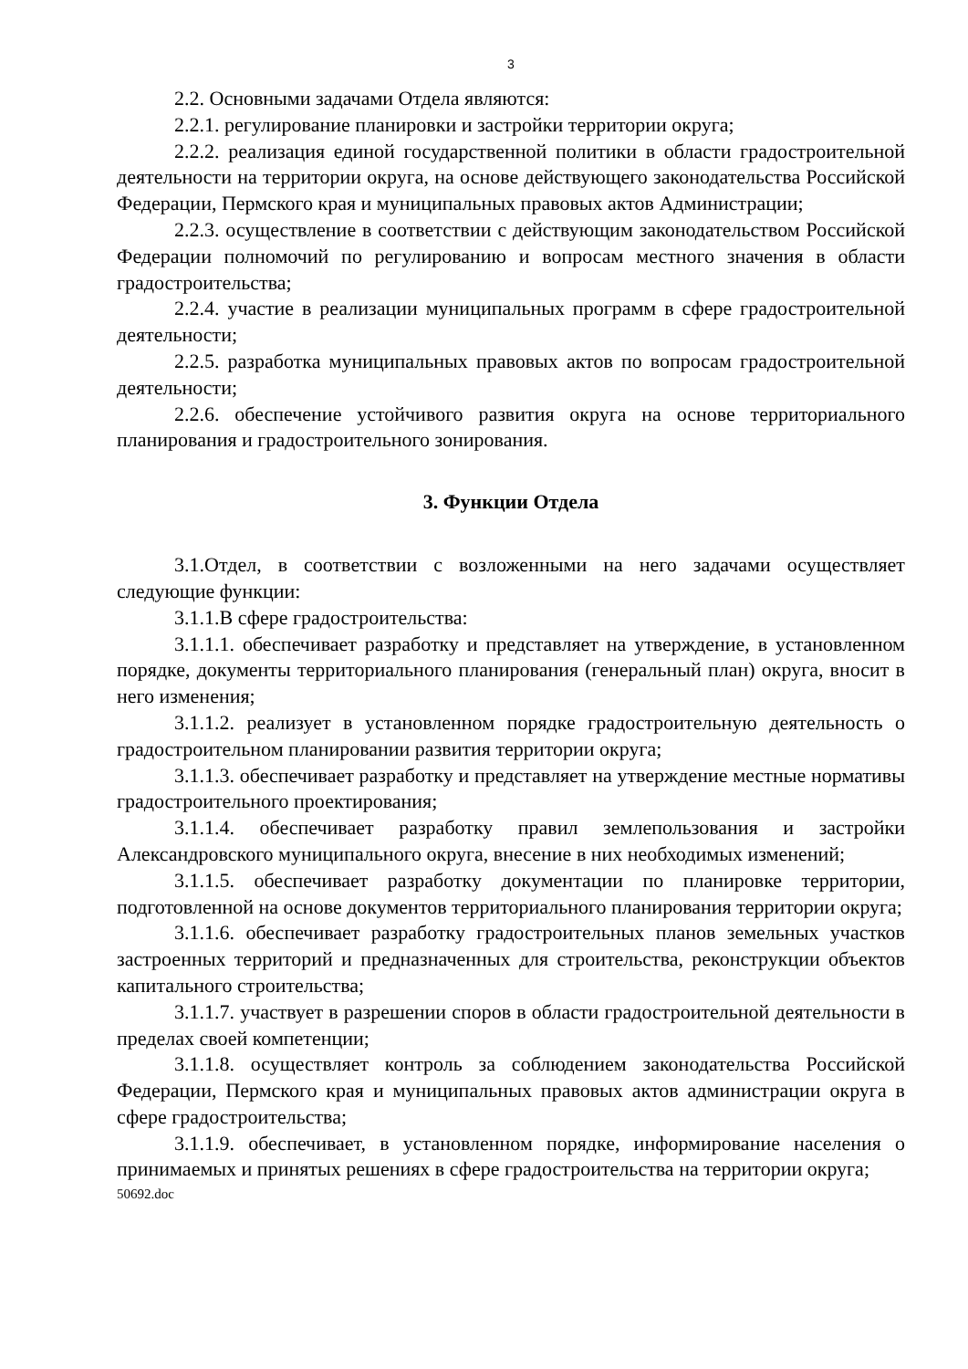3
2.2. Основными задачами Отдела являются:
2.2.1. регулирование планировки и застройки территории округа;
2.2.2. реализация единой государственной политики в области градостроительной деятельности на территории округа, на основе действующего законодательства Российской Федерации, Пермского края и муниципальных правовых актов Администрации;
2.2.3. осуществление в соответствии с действующим законодательством Российской Федерации полномочий по регулированию и вопросам местного значения в области градостроительства;
2.2.4. участие в реализации муниципальных программ в сфере градостроительной деятельности;
2.2.5. разработка муниципальных правовых актов по вопросам градостроительной деятельности;
2.2.6. обеспечение устойчивого развития округа на основе территориального планирования и градостроительного зонирования.
3. Функции Отдела
3.1.Отдел, в соответствии с возложенными на него задачами осуществляет следующие функции:
3.1.1.В сфере градостроительства:
3.1.1.1. обеспечивает разработку и представляет на утверждение, в установленном порядке, документы территориального планирования (генеральный план) округа, вносит в него изменения;
3.1.1.2. реализует в установленном порядке градостроительную деятельность о градостроительном планировании развития территории округа;
3.1.1.3. обеспечивает разработку и представляет на утверждение местные нормативы градостроительного проектирования;
3.1.1.4. обеспечивает разработку правил землепользования и застройки Александровского муниципального округа, внесение в них необходимых изменений;
3.1.1.5. обеспечивает разработку документации по планировке территории, подготовленной на основе документов территориального планирования территории округа;
3.1.1.6. обеспечивает разработку градостроительных планов земельных участков застроенных территорий и предназначенных для строительства, реконструкции объектов капитального строительства;
3.1.1.7. участвует в разрешении споров в области градостроительной деятельности в пределах своей компетенции;
3.1.1.8. осуществляет контроль за соблюдением законодательства Российской Федерации, Пермского края и муниципальных правовых актов администрации округа в сфере градостроительства;
3.1.1.9. обеспечивает, в установленном порядке, информирование населения о принимаемых и принятых решениях в сфере градостроительства на территории округа;
50692.doc